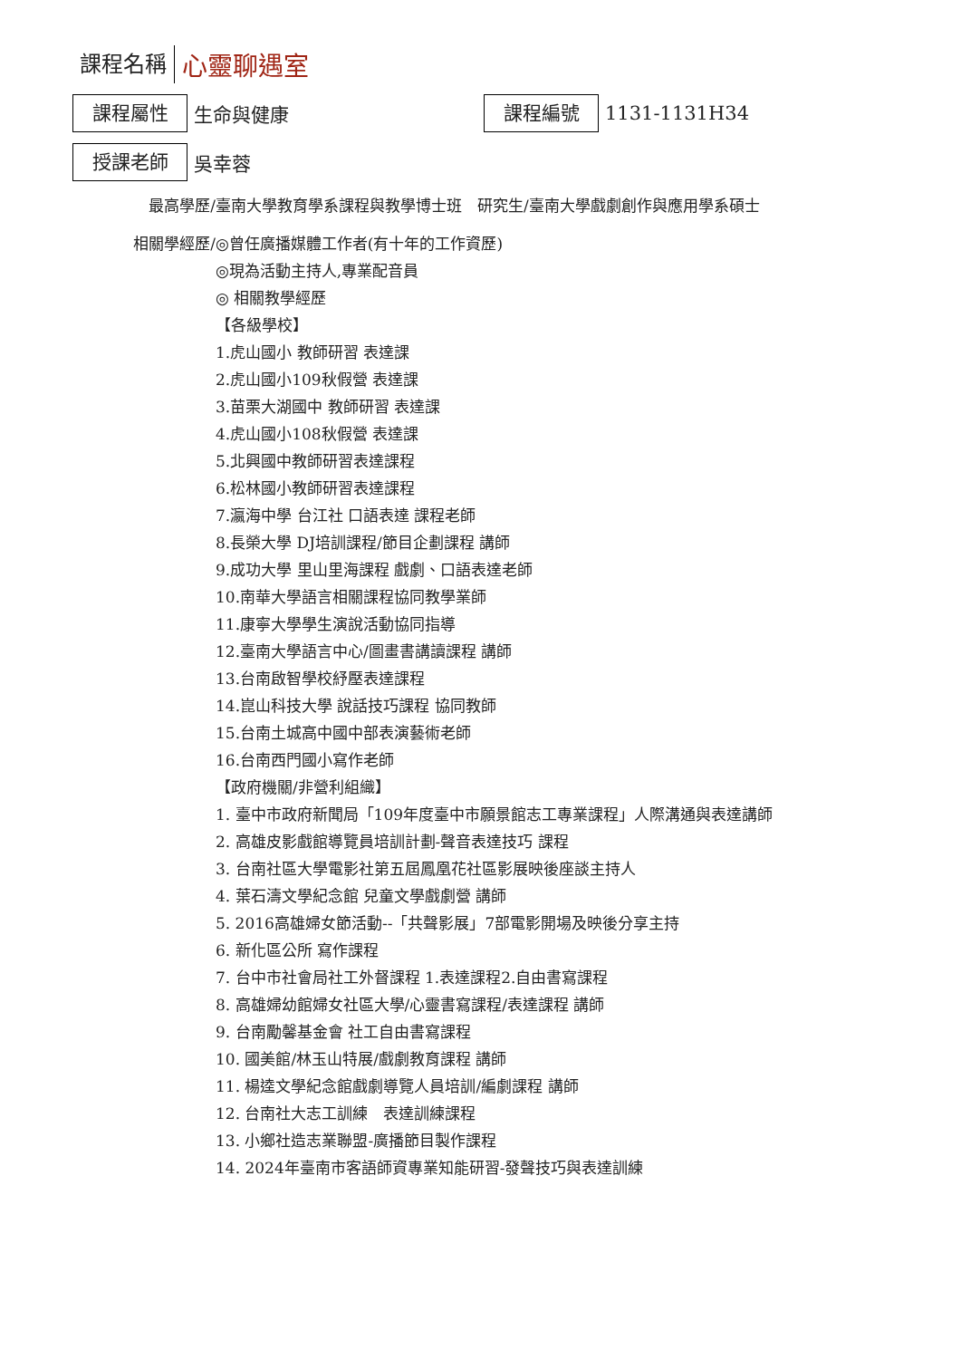課程名稱
心靈聊遇室
課程屬性
生命與健康
課程編號
1131-1131H34
授課老師
吳幸蓉
最高學歷/ 臺南大學教育學系課程與教學博士班　研究生/臺南大學戲劇創作與應用學系碩士
相關學經歷/ ◎曾任廣播媒體工作者(有十年的工作資歷)
◎現為活動主持人,專業配音員
◎ 相關教學經歷
【各級學校】
1.虎山國小 教師研習 表達課
2.虎山國小109秋假營 表達課
3.苗栗大湖國中 教師研習 表達課
4.虎山國小108秋假營 表達課
5.北興國中教師研習表達課程
6.松林國小教師研習表達課程
7.瀛海中學 台江社 口語表達 課程老師
8.長榮大學 DJ培訓課程/節目企劃課程 講師
9.成功大學 里山里海課程 戲劇、口語表達老師
10.南華大學語言相關課程協同教學業師
11.康寧大學學生演說活動協同指導
12.臺南大學語言中心/圖畫書講讀課程 講師
13.台南啟智學校紓壓表達課程
14.崑山科技大學 說話技巧課程 協同教師
15.台南土城高中國中部表演藝術老師
16.台南西門國小寫作老師
【政府機關/非營利組織】
1. 臺中市政府新聞局「109年度臺中市願景館志工專業課程」人際溝通與表達講師
2. 高雄皮影戲館導覽員培訓計劃-聲音表達技巧 課程
3. 台南社區大學電影社第五屆鳳凰花社區影展映後座談主持人
4. 葉石濤文學紀念館 兒童文學戲劇營 講師
5. 2016高雄婦女節活動--「共聲影展」7部電影開場及映後分享主持
6. 新化區公所 寫作課程
7. 台中市社會局社工外督課程 1.表達課程2.自由書寫課程
8. 高雄婦幼館婦女社區大學/心靈書寫課程/表達課程 講師
9. 台南勵馨基金會 社工自由書寫課程
10. 國美館/林玉山特展/戲劇教育課程 講師
11. 楊逵文學紀念館戲劇導覽人員培訓/編劇課程 講師
12. 台南社大志工訓練　表達訓練課程
13. 小鄉社造志業聯盟-廣播節目製作課程
14. 2024年臺南市客語師資專業知能研習-發聲技巧與表達訓練